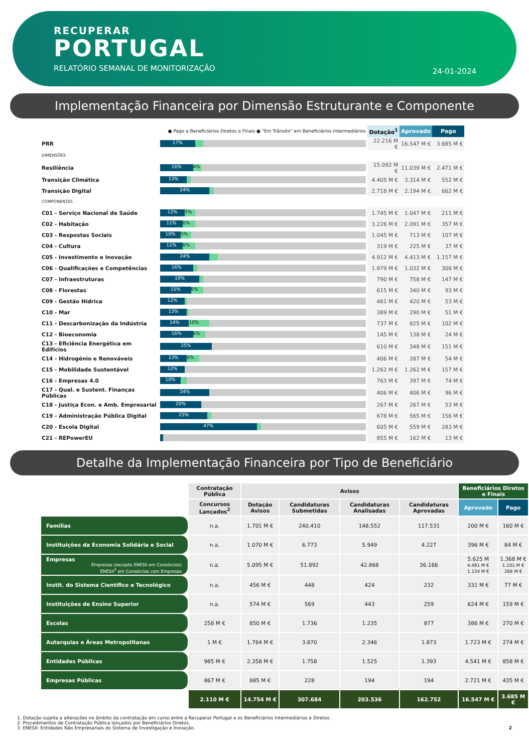RECUPERAR
PORTUGAL
RELATÓRIO SEMANAL DE MONITORIZAÇÃO
24-01-2024
Implementação Financeira por Dimensão Estruturante e Componente
| ● Pago a Beneficiários Diretos e Finais ● "Em Trânsito" em Beneficiários Intermediários | | Dotação<sup>1</sup> | Aprovado | Pago |
| PRR | 17% | 22.216 M € | 16.547 M € | 3.685 M € |
| DIMENSÕES | | | | |
| Resiliência | 16% 4% | 15.092 M € | 11.039 M € | 2.471 M € |
| Transição Climática | 13% | 4.405 M € | 3.314 M € | 552 M € |
| Transição Digital | 24% | 2.718 M € | 2.194 M € | 662 M € |
| COMPONENTES | | | | |
| C01 - Serviço Nacional de Saúde | 12% 5% | 1.745 M € | 1.047 M € | 211 M € |
| C02 - Habitação | 11% 6% | 3.226 M € | 2.091 M € | 357 M € |
| C03 - Respostas Sociais | 10% 5% | 1.045 M € | 713 M € | 107 M € |
| C04 - Cultura | 11% 6% | 319 M € | 225 M € | 37 M € |
| C05 - Investimento e Inovação | 24% | 4.912 M € | 4.413 M € | 1.157 M € |
| C06 - Qualificações e Competências | 16% | 1.979 M € | 1.032 M € | 308 M € |
| C07 - Infraestruturas | 19% | 790 M € | 758 M € | 147 M € |
| C08 - Florestas | 15% 6% | 615 M € | 340 M € | 93 M € |
| C09 - Gestão Hídrica | 12% | 461 M € | 420 M € | 53 M € |
| C10 - Mar | 13% | 389 M € | 290 M € | 51 M € |
| C11 - Descarbonização da Indústria | 14% 10% | 737 M € | 825 M € | 102 M € |
| C12 - Bioeconomia | 16% 6% | 145 M € | 138 M € | 24 M € |
| C13 - Eficiência Energética em Edifícios | 25% | 610 M € | 348 M € | 151 M € |
| C14 - Hidrogénio e Renováveis | 13% 6% | 406 M € | 287 M € | 54 M € |
| C15 - Mobilidade Sustentável | 12% | 1.262 M € | 1.262 M € | 157 M € |
| C16 - Empresas 4.0 | 10% | 763 M € | 397 M € | 74 M € |
| C17 - Qual. e Sustent. Finanças Públicas | 24% | 406 M € | 406 M € | 96 M € |
| C18 - Justiça Econ. e Amb. Empresarial | 20% | 267 M € | 267 M € | 53 M € |
| C19 - Administração Pública Digital | 23% | 678 M € | 565 M € | 156 M € |
| C20 - Escola Digital | 47% | 605 M € | 559 M € | 283 M € |
| C21 - REPowerEU | | 855 M € | 162 M € | 13 M € |
Detalhe da Implementação Financeira por Tipo de Beneficiário
| | Contratação Pública | Avisos | | | | Beneficiários Diretos e Finais | |
| --- | --- | --- | --- | --- | --- | --- | --- |
| | Concursos Lançados<sup>2</sup> | Dotação Avisos | Candidaturas Submetidas | Candidaturas Analisadas | Candidaturas Aprovadas | Aprovado | Pago |
| Famílias | n.a. | 1.701 M € | 240.410 | 148.552 | 117.531 | 200 M € | 160 M € |
| Instituições da Economia Solidária e Social | n.a. | 1.070 M € | 6.773 | 5.949 | 4.227 | 396 M € | 84 M € |
| Empresas Empresas (excepto ENESII em Consórcios) ENESII<sup>3</sup> em Consórcios com Empresas | n.a. | 5.095 M € | 51.892 | 42.868 | 36.166 | 5.625 M 4.491 M € 1.134 M € | 1.368 M € 1.101 M € 266 M € |
| Instit. do Sistema Científico e Tecnológico | n.a. | 456 M € | 448 | 424 | 232 | 331 M € | 77 M € |
| Instituições de Ensino Superior | n.a. | 574 M € | 569 | 443 | 259 | 624 M € | 159 M € |
| Escolas | 258 M € | 850 M € | 1.736 | 1.235 | 877 | 386 M € | 270 M € |
| Autarquias e Áreas Metropolitanas | 1 M € | 1.764 M € | 3.870 | 2.346 | 1.873 | 1.723 M € | 274 M € |
| Entidades Públicas | 985 M € | 2.358 M € | 1.758 | 1.525 | 1.393 | 4.541 M € | 858 M € |
| Empresas Públicas | 867 M € | 885 M € | 228 | 194 | 194 | 2.721 M € | 435 M € |
| | 2.110 M € | 14.754 M € | 307.684 | 203.536 | 162.752 | 16.547 M € | 3.685 M € |
1. Dotação sujeita a alterações no âmbito da contratação em curso entre a Recuperar Portugal e os Beneficiários Intermediários e Diretos.
2. Procedimentos de Contratação Pública lançados por Beneficiários Diretos.
3. ENESII: Entidades Não Empresariais do Sistema de Investigação e Inovação. 2